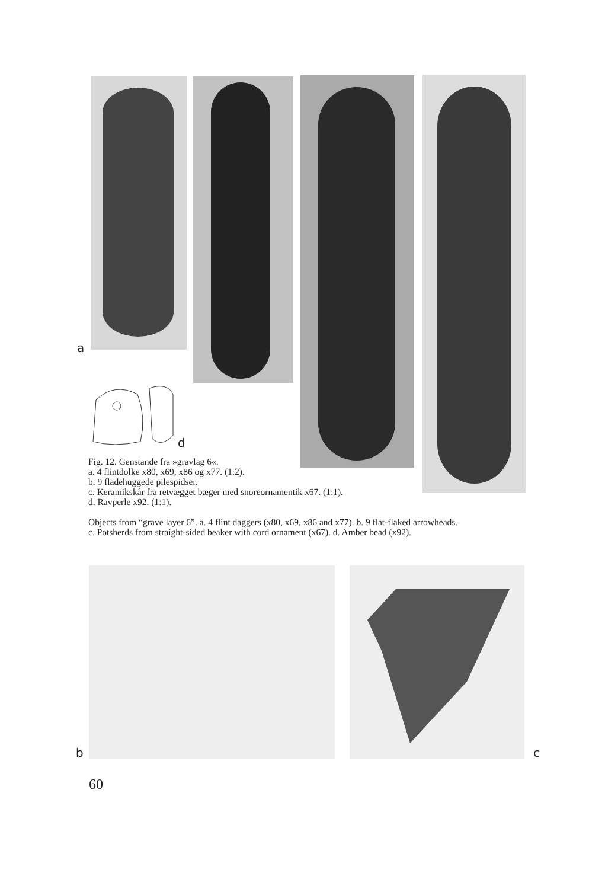a
d
Fig. 12. Genstande fra »gravlag 6«.
a. 4 flintdolke x80, x69, x86 og x77. (1:2).
b. 9 fladehuggede pilespidser.
c. Keramikskår fra retvægget bæger med snoreornamentik x67. (1:1).
d. Ravperle x92. (1:1).
Objects from “grave layer 6”. a. 4 flint daggers (x80, x69, x86 and x77). b. 9 flat-flaked arrowheads.
c. Potsherds from straight-sided beaker with cord ornament (x67). d. Amber bead (x92).
b c
60